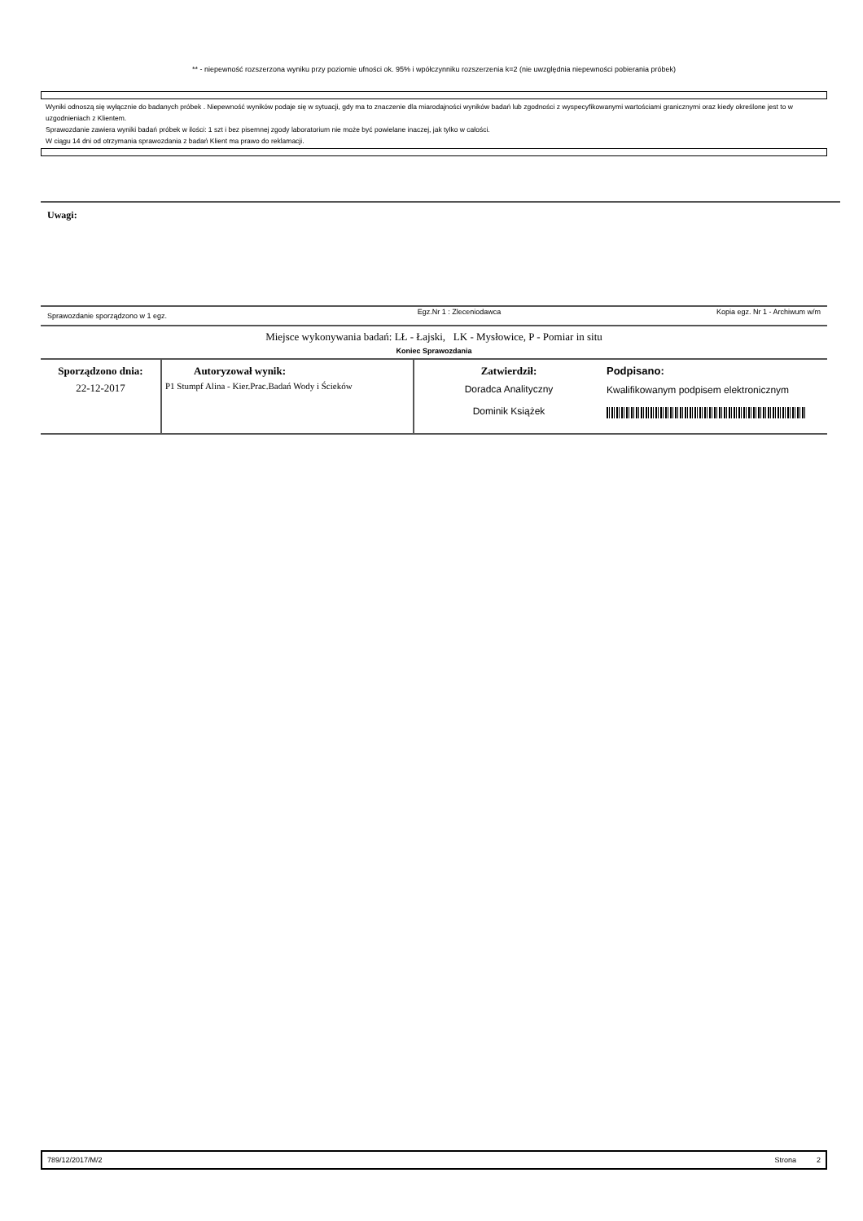** - niepewność rozszerzona wyniku przy poziomie ufności ok. 95% i wpółczynniku rozszerzenia k=2 (nie uwzględnia niepewności pobierania próbek)
Wyniki odnoszą się wyłącznie do badanych próbek . Niepewność wyników podaje się w sytuacji, gdy ma to znaczenie dla miarodajności wyników badań lub zgodności z wyspecyfikowanymi wartościami granicznymi oraz kiedy określone jest to w uzgodnieniach z Klientem.
Sprawozdanie zawiera wyniki badań próbek w ilości: 1 szt i bez pisemnej zgody laboratorium nie może być powielane inaczej, jak tylko w całości.
W ciągu 14 dni od otrzymania sprawozdania z badań Klient ma prawo do reklamacji.
Uwagi:
| Sprawozdanie sporządzono w 1 egz. | Egz.Nr 1 : Zleceniodawca | Kopia egz. Nr 1 - Archiwum w/m |
Miejsce wykonywania badań: LŁ - Łajski, LK - Mysłowice, P - Pomiar in situ
Koniec Sprawozdania
| Sporządzono dnia: 22-12-2017 | Autoryzował wynik: P1 Stumpf Alina - Kier.Prac.Badań Wody i Ścieków | Zatwierdził: Doradca Analityczny Dominik Książek | Podpisano: Kwalifikowanym podpisem elektronicznym |
789/12/2017/M/2 Strona 2